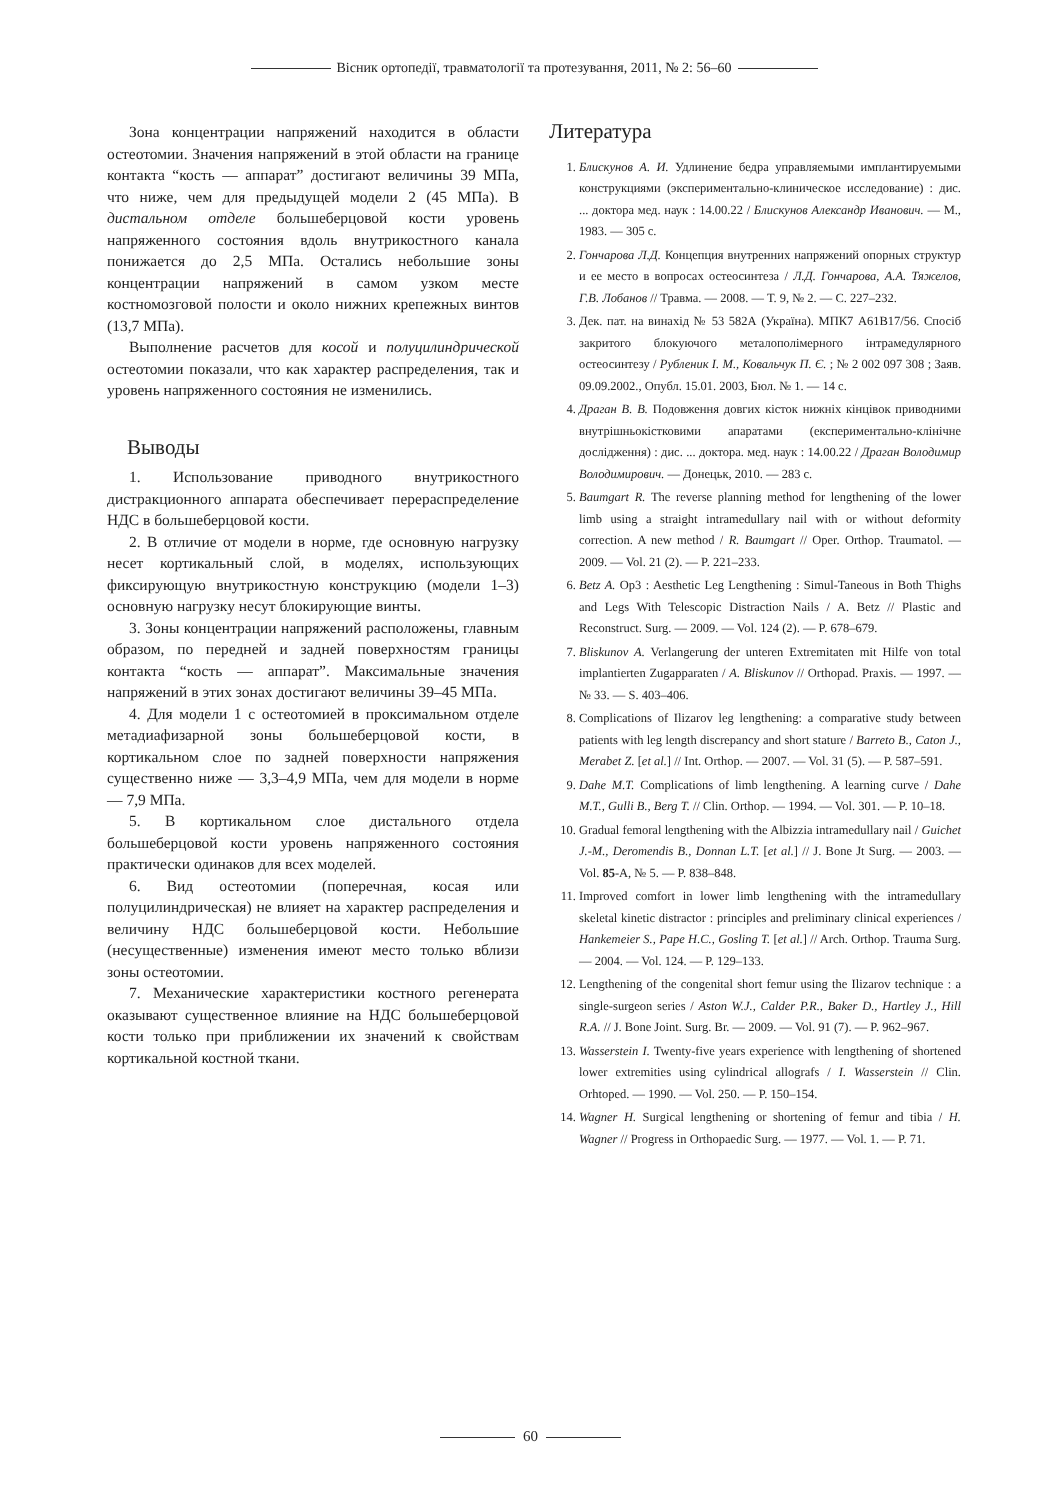Вісник ортопедії, травматології та протезування, 2011, № 2: 56–60
Зона концентрации напряжений находится в области остеотомии. Значения напряжений в этой области на границе контакта “кость — аппарат” достигают величины 39 МПа, что ниже, чем для предыдущей модели 2 (45 МПа). В дистальном отделе большеберцовой кости уровень напряженного состояния вдоль внутрикостного канала понижается до 2,5 МПа. Остались небольшие зоны концентрации напряжений в самом узком месте костномозговой полости и около нижних крепежных винтов (13,7 МПа).
Выполнение расчетов для косой и полуцилиндрической остеотомии показали, что как характер распределения, так и уровень напряженного состояния не изменились.
Выводы
1. Использование приводного внутрикостного дистракционного аппарата обеспечивает перераспределение НДС в большеберцовой кости.
2. В отличие от модели в норме, где основную нагрузку несет кортикальный слой, в моделях, использующих фиксирующую внутрикостную конструкцию (модели 1–3) основную нагрузку несут блокирующие винты.
3. Зоны концентрации напряжений расположены, главным образом, по передней и задней поверхностям границы контакта “кость — аппарат”. Максимальные значения напряжений в этих зонах достигают величины 39–45 МПа.
4. Для модели 1 с остеотомией в проксимальном отделе метадиафизарной зоны большеберцовой кости, в кортикальном слое по задней поверхности напряжения существенно ниже — 3,3–4,9 МПа, чем для модели в норме — 7,9 МПа.
5. В кортикальном слое дистального отдела большеберцовой кости уровень напряженного состояния практически одинаков для всех моделей.
6. Вид остеотомии (поперечная, косая или полуцилиндрическая) не влияет на характер распределения и величину НДС большеберцовой кости. Небольшие (несущественные) изменения имеют место только вблизи зоны остеотомии.
7. Механические характеристики костного регенерата оказывают существенное влияние на НДС большеберцовой кости только при приближении их значений к свойствам кортикальной костной ткани.
Литература
1. Блискунов А. И. Удлинение бедра управляемыми имплантируемыми конструкциями (экспериментально-клиническое исследование) : дис. ... доктора мед. наук : 14.00.22 / Блискунов Александр Иванович. — М., 1983. — 305 с.
2. Гончарова Л.Д. Концепция внутренних напряжений опорных структур и ее место в вопросах остеосинтеза / Л.Д. Гончарова, А.А. Тяжелов, Г.В. Лобанов // Травма. — 2008. — Т. 9, № 2. — С. 227–232.
3. Дек. пат. на винахід № 53 582А (Україна). МПК7 А61В17/56. Спосіб закритого блокуючого металополімерного інтрамедулярного остеосинтезу / Рубленик І. М., Ковальчук П. Є. ; № 2 002 097 308 ; Заяв. 09.09.2002., Опубл. 15.01. 2003, Бюл. № 1. — 14 с.
4. Драган В. В. Подовження довгих кісток нижніх кінцівок приводними внутрішньокістковими апаратами (експериментально-клінічне дослідження) : дис. ... доктора. мед. наук : 14.00.22 / Драган Володимир Володимирович. — Донецьк, 2010. — 283 с.
5. Baumgart R. The reverse planning method for lengthening of the lower limb using a straight intramedullary nail with or without deformity correction. A new method / R. Baumgart // Oper. Orthop. Traumatol. — 2009. — Vol. 21 (2). — P. 221–233.
6. Betz A. Op3 : Aesthetic Leg Lengthening : Simul-Taneous in Both Thighs and Legs With Telescopic Distraction Nails / A. Betz // Plastic and Reconstruct. Surg. — 2009. — Vol. 124 (2). — P. 678–679.
7. Bliskunov A. Verlangerung der unteren Extremitaten mit Hilfe von total implantierten Zugapparaten / A. Bliskunov // Orthopad. Praxis. — 1997. — № 33. — S. 403–406.
8. Complications of Ilizarov leg lengthening: a comparative study between patients with leg length discrepancy and short stature / Barreto B., Caton J., Merabet Z. [et al.] // Int. Orthop. — 2007. — Vol. 31 (5). — P. 587–591.
9. Dahe M.T. Complications of limb lengthening. A learning curve / Dahe M.T., Gulli B., Berg T. // Clin. Orthop. — 1994. — Vol. 301. — P. 10–18.
10. Gradual femoral lengthening with the Albizzia intramedullary nail / Guichet J.-M., Deromendis B., Donnan L.T. [et al.] // J. Bone Jt Surg. — 2003. — Vol. 85-A, № 5. — P. 838–848.
11. Improved comfort in lower limb lengthening with the intramedullary skeletal kinetic distractor : principles and preliminary clinical experiences / Hankemeier S., Pape H.C., Gosling T. [et al.] // Arch. Orthop. Trauma Surg. — 2004. — Vol. 124. — P. 129–133.
12. Lengthening of the congenital short femur using the Ilizarov technique : a single-surgeon series / Aston W.J., Calder P.R., Baker D., Hartley J., Hill R.A. // J. Bone Joint. Surg. Br. — 2009. — Vol. 91 (7). — P. 962–967.
13. Wasserstein I. Twenty-five years experience with lengthening of shortened lower extremities using cylindrical allografs / I. Wasserstein // Clin. Orhtoped. — 1990. — Vol. 250. — P. 150–154.
14. Wagner H. Surgical lengthening or shortening of femur and tibia / H. Wagner // Progress in Orthopaedic Surg. — 1977. — Vol. 1. — P. 71.
60